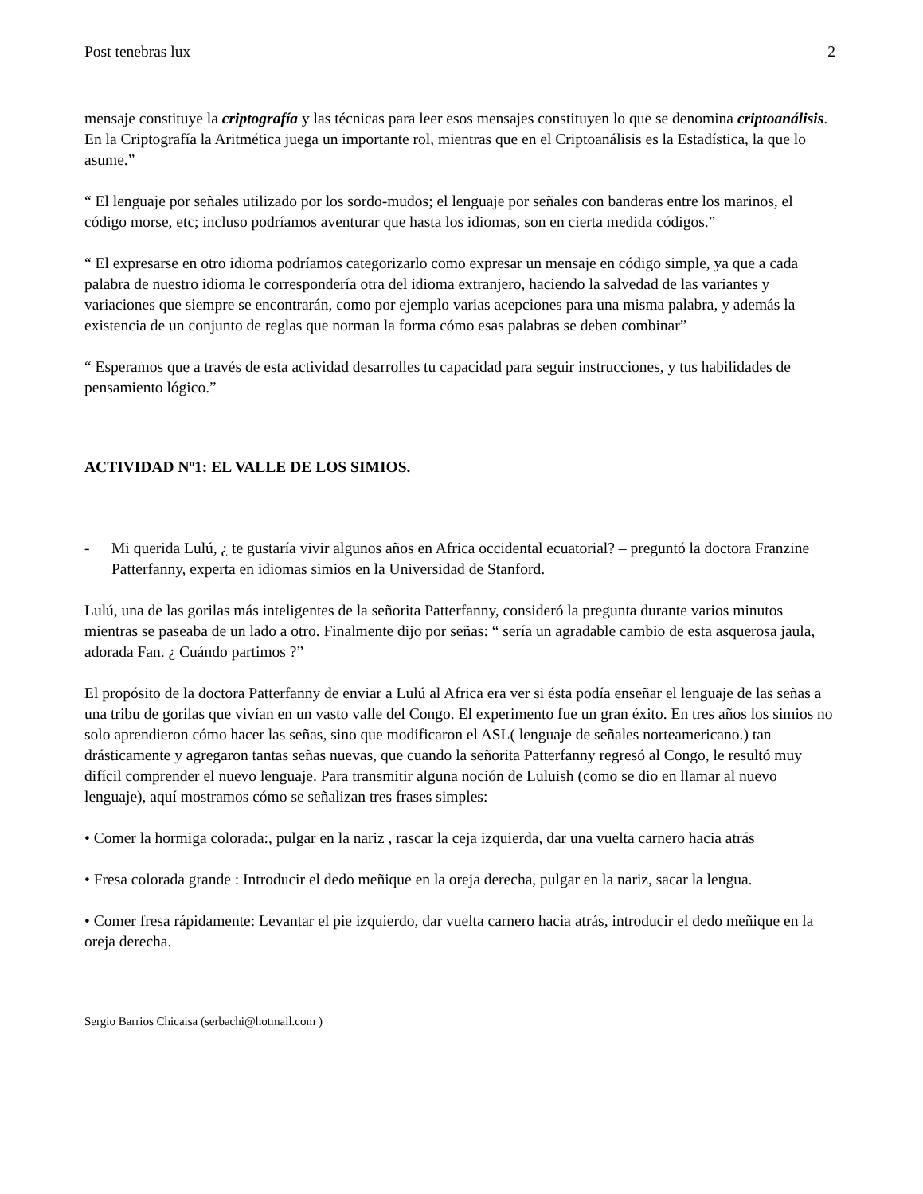Post tenebras lux 2
mensaje constituye la criptografía y las técnicas para leer esos mensajes constituyen lo que se denomina criptoanálisis.
En la Criptografía la Aritmética juega un importante rol, mientras que en el Criptoanálisis es la Estadística, la que lo asume.”
“ El lenguaje por señales utilizado por los sordo-mudos; el lenguaje por señales con banderas entre los marinos, el código morse, etc; incluso podríamos aventurar que hasta los idiomas, son en cierta medida códigos.”
“ El expresarse en otro idioma podríamos categorizarlo como expresar un mensaje en código simple, ya que a cada palabra de nuestro idioma le correspondería otra del idioma extranjero, haciendo la salvedad de las variantes y variaciones que siempre se encontrarán, como por ejemplo varias acepciones para una misma palabra, y además la existencia de un conjunto de reglas que norman la forma cómo esas palabras se deben combinar”
“ Esperamos que a través de esta actividad desarrolles tu capacidad para seguir instrucciones, y tus habilidades de pensamiento lógico.”
ACTIVIDAD Nº1: EL VALLE DE LOS SIMIOS.
- Mi querida Lulú, ¿ te gustaría vivir algunos años en Africa occidental ecuatorial? – preguntó la doctora Franzine Patterfanny, experta en idiomas simios en la Universidad de Stanford.
Lulú, una de las gorilas más inteligentes de la señorita Patterfanny, consideró la pregunta durante varios minutos mientras se paseaba de un lado a otro. Finalmente dijo por señas: “ sería un agradable cambio de esta asquerosa jaula, adorada Fan. ¿ Cuándo partimos ?”
El propósito de la doctora Patterfanny de enviar a Lulú al Africa era ver si ésta podía enseñar el lenguaje de las señas a una tribu de gorilas que vivían en un vasto valle del Congo. El experimento fue un gran éxito. En tres años los simios no solo aprendieron cómo hacer las señas, sino que modificaron el ASL( lenguaje de señales norteamericano.) tan drásticamente y agregaron tantas señas nuevas, que cuando la señorita Patterfanny regresó al Congo, le resultó muy difícil comprender el nuevo lenguaje. Para transmitir alguna noción de Luluish (como se dio en llamar al nuevo lenguaje), aquí mostramos cómo se señalizan tres frases simples:
• Comer la hormiga colorada:, pulgar en la nariz , rascar la ceja izquierda, dar una vuelta carnero hacia atrás
• Fresa colorada grande : Introducir el dedo meñique en la oreja derecha, pulgar en la nariz, sacar la lengua.
• Comer fresa rápidamente: Levantar el pie izquierdo, dar vuelta carnero hacia atrás, introducir el dedo meñique en la oreja derecha.
Sergio Barrios Chicaisa (serbachi@hotmail.com )